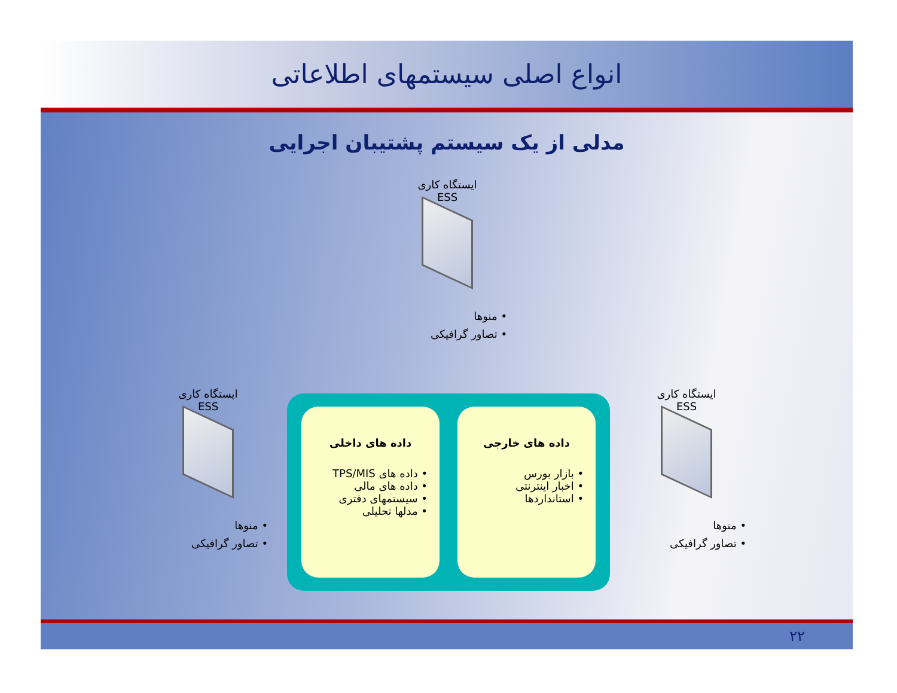انواع اصلی سیستمهای اطلاعاتی
مدلی از یک سیستم پشتیبان اجرایی
ایستگاه کاری
ESS
• منوها
• تصاور گرافیکی
ایستگاه کاری
ESS
• منوها
• تصاور گرافیکی
ایستگاه کاری
ESS
• منوها
• تصاور گرافیکی
داده های خارجی
• بازار بورس
• اخبار اینترنتی
• استانداردها
داده های داخلی
• داده های TPS/MIS
• داده های مالی
• سیستمهای دفتری
• مدلها تحلیلی
۲۲